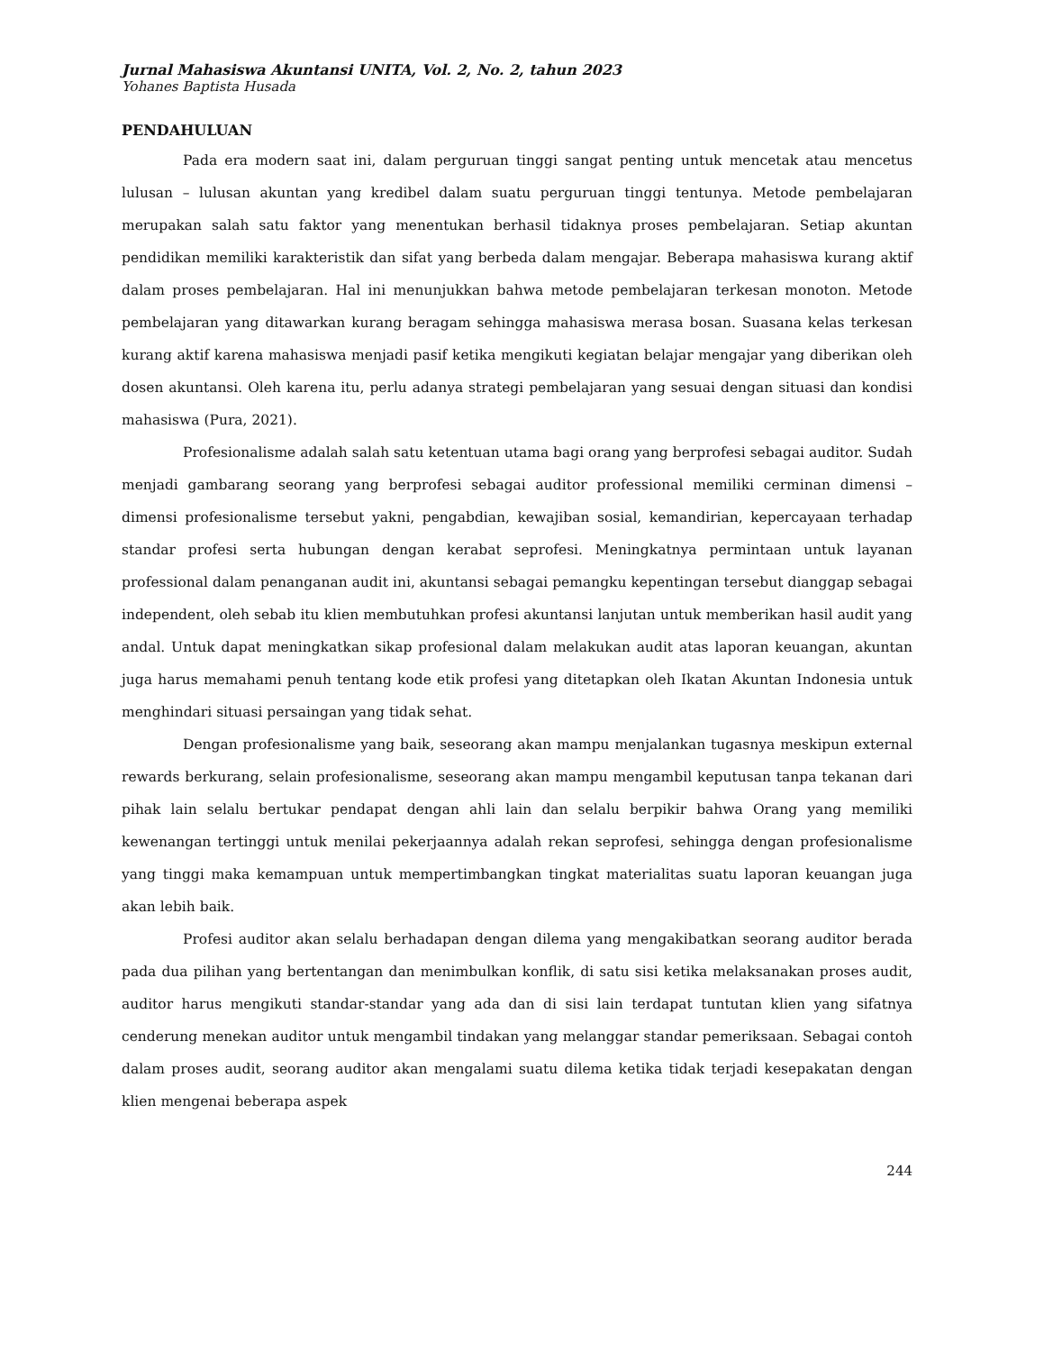Jurnal Mahasiswa Akuntansi UNITA, Vol. 2, No. 2, tahun 2023
Yohanes Baptista Husada
PENDAHULUAN
Pada era modern saat ini, dalam perguruan tinggi sangat penting untuk mencetak atau mencetus lulusan – lulusan akuntan yang kredibel dalam suatu perguruan tinggi tentunya. Metode pembelajaran merupakan salah satu faktor yang menentukan berhasil tidaknya proses pembelajaran. Setiap akuntan pendidikan memiliki karakteristik dan sifat yang berbeda dalam mengajar. Beberapa mahasiswa kurang aktif dalam proses pembelajaran. Hal ini menunjukkan bahwa metode pembelajaran terkesan monoton. Metode pembelajaran yang ditawarkan kurang beragam sehingga mahasiswa merasa bosan. Suasana kelas terkesan kurang aktif karena mahasiswa menjadi pasif ketika mengikuti kegiatan belajar mengajar yang diberikan oleh dosen akuntansi. Oleh karena itu, perlu adanya strategi pembelajaran yang sesuai dengan situasi dan kondisi mahasiswa (Pura, 2021).
Profesionalisme adalah salah satu ketentuan utama bagi orang yang berprofesi sebagai auditor. Sudah menjadi gambarang seorang yang berprofesi sebagai auditor professional memiliki cerminan dimensi – dimensi profesionalisme tersebut yakni, pengabdian, kewajiban sosial, kemandirian, kepercayaan terhadap standar profesi serta hubungan dengan kerabat seprofesi. Meningkatnya permintaan untuk layanan professional dalam penanganan audit ini, akuntansi sebagai pemangku kepentingan tersebut dianggap sebagai independent, oleh sebab itu klien membutuhkan profesi akuntansi lanjutan untuk memberikan hasil audit yang andal. Untuk dapat meningkatkan sikap profesional dalam melakukan audit atas laporan keuangan, akuntan juga harus memahami penuh tentang kode etik profesi yang ditetapkan oleh Ikatan Akuntan Indonesia untuk menghindari situasi persaingan yang tidak sehat.
Dengan profesionalisme yang baik, seseorang akan mampu menjalankan tugasnya meskipun external rewards berkurang, selain profesionalisme, seseorang akan mampu mengambil keputusan tanpa tekanan dari pihak lain selalu bertukar pendapat dengan ahli lain dan selalu berpikir bahwa Orang yang memiliki kewenangan tertinggi untuk menilai pekerjaannya adalah rekan seprofesi, sehingga dengan profesionalisme yang tinggi maka kemampuan untuk mempertimbangkan tingkat materialitas suatu laporan keuangan juga akan lebih baik.
Profesi auditor akan selalu berhadapan dengan dilema yang mengakibatkan seorang auditor berada pada dua pilihan yang bertentangan dan menimbulkan konflik, di satu sisi ketika melaksanakan proses audit, auditor harus mengikuti standar-standar yang ada dan di sisi lain terdapat tuntutan klien yang sifatnya cenderung menekan auditor untuk mengambil tindakan yang melanggar standar pemeriksaan. Sebagai contoh dalam proses audit, seorang auditor akan mengalami suatu dilema ketika tidak terjadi kesepakatan dengan klien mengenai beberapa aspek
244